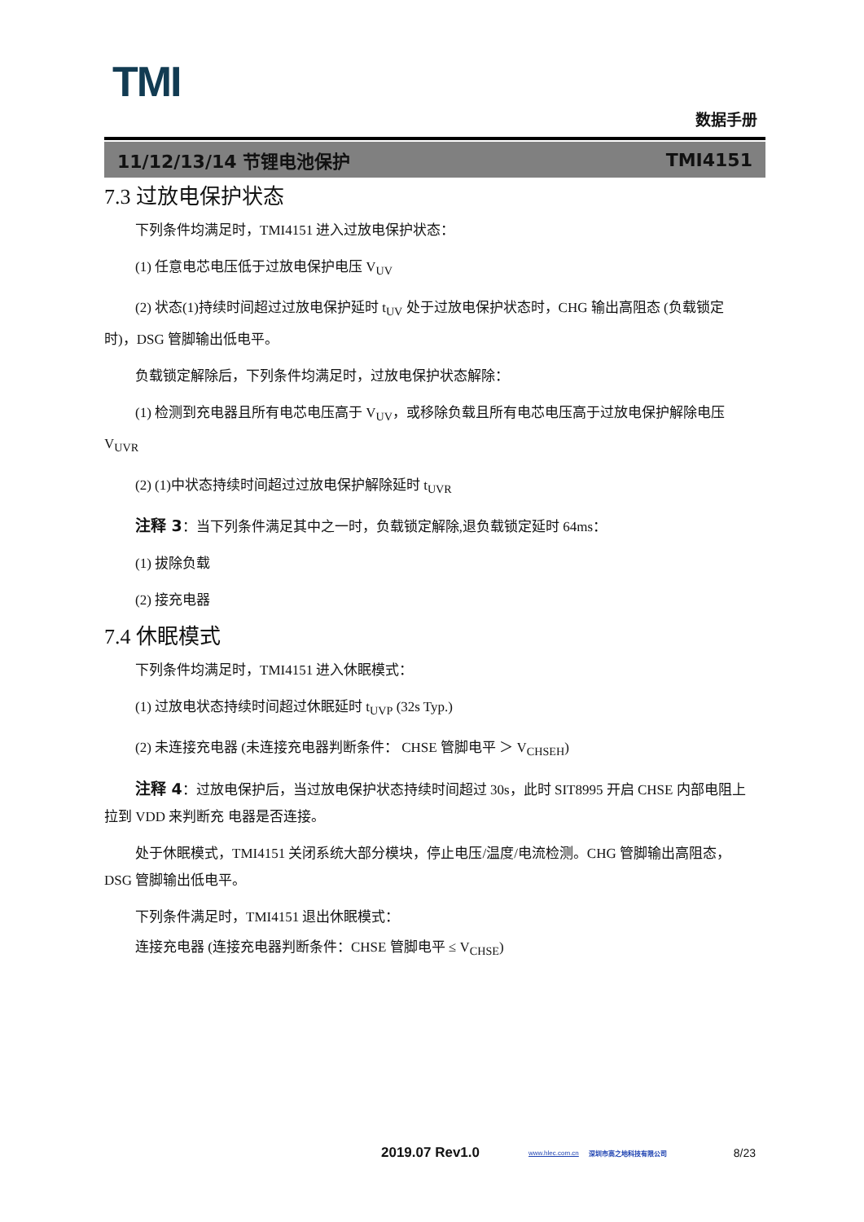TMI
数据手册
11/12/13/14 节锂电池保护 TMI4151
7.3 过放电保护状态
下列条件均满足时，TMI4151 进入过放电保护状态：
(1) 任意电芯电压低于过放电保护电压 V<sub>UV</sub>
(2) 状态(1)持续时间超过过放电保护延时 t<sub>UV</sub> 处于过放电保护状态时，CHG 输出高阻态 (负载锁定时)，DSG 管脚输出低电平。
负载锁定解除后，下列条件均满足时，过放电保护状态解除：
(1) 检测到充电器且所有电芯电压高于 V<sub>UV</sub>，或移除负载且所有电芯电压高于过放电保护解除电压 V<sub>UVR</sub>
(2) (1)中状态持续时间超过过放电保护解除延时 t<sub>UVR</sub>
注释 3：当下列条件满足其中之一时，负载锁定解除,退负载锁定延时 64ms：
(1) 拔除负载
(2) 接充电器
7.4 休眠模式
下列条件均满足时，TMI4151 进入休眠模式：
(1) 过放电状态持续时间超过休眠延时 t<sub>UVP</sub> (32s Typ.)
(2) 未连接充电器 (未连接充电器判断条件： CHSE 管脚电平 ＞ V<sub>CHSEH</sub>)
注释 4：过放电保护后，当过放电保护状态持续时间超过 30s，此时 SIT8995 开启 CHSE 内部电阻上拉到 VDD 来判断充 电器是否连接。
处于休眠模式，TMI4151 关闭系统大部分模块，停止电压/温度/电流检测。CHG 管脚输出高阻态，DSG 管脚输出低电平。
下列条件满足时，TMI4151 退出休眠模式：
连接充电器 (连接充电器判断条件：CHSE 管脚电平 ≤ V<sub>CHSE</sub>)
2019.07 Rev1.0 www.hlec.com.cn 深圳市高之地科技有限公司 8/23